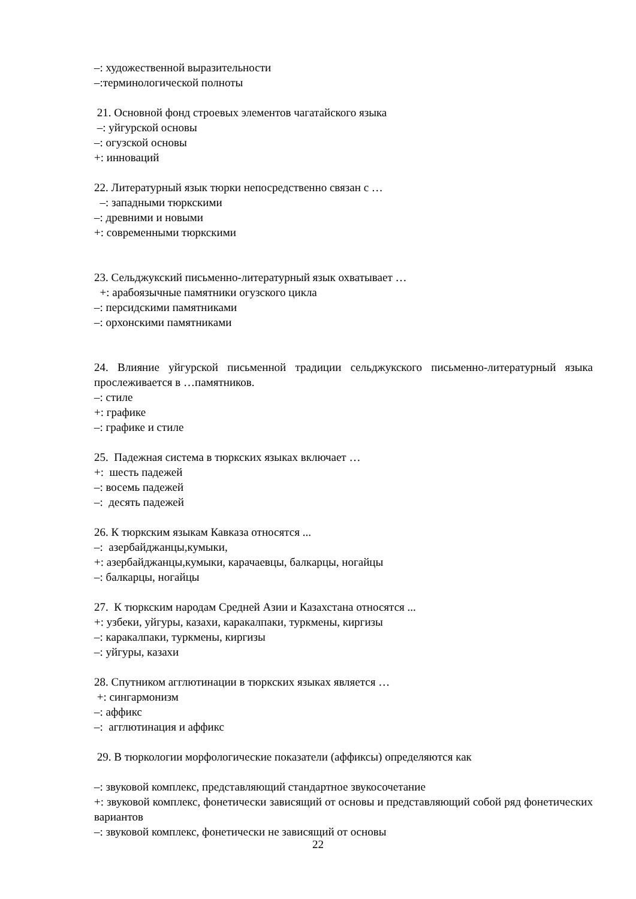–: художественной выразительности
–:терминологической полноты
21. Основной фонд строевых элементов чагатайского языка
–: уйгурской основы
–: огузской основы
+: инноваций
22. Литературный язык тюрки непосредственно связан с …
–: западными тюркскими
–: древними и новыми
+: современными тюркскими
23. Сельджукский письменно-литературный язык охватывает …
+: арабоязычные памятники огузского цикла
–: персидскими памятниками
–: орхонскими памятниками
24. Влияние уйгурской письменной традиции сельджукского письменно-литературный языка прослеживается в …памятников.
–: стиле
+: графике
–: графике и стиле
25. Падежная система в тюркских языках включает …
+: шесть падежей
–: восемь падежей
–: десять падежей
26. К тюркским языкам Кавказа относятся ...
–: азербайджанцы,кумыки,
+: азербайджанцы,кумыки, карачаевцы, балкарцы, ногайцы
–: балкарцы, ногайцы
27. К тюркским народам Средней Азии и Казахстана относятся ...
+: узбеки, уйгуры, казахи, каракалпаки, туркмены, киргизы
–: каракалпаки, туркмены, киргизы
–: уйгуры, казахи
28. Спутником агглютинации в тюркских языках является …
+: сингармонизм
–: аффикс
–: агглютинация и аффикс
29. В тюркологии морфологические показатели (аффиксы) определяются как
–: звуковой комплекс, представляющий стандартное звукосочетание
+: звуковой комплекс, фонетически зависящий от основы и представляющий собой ряд фонетических вариантов
–: звуковой комплекс, фонетически не зависящий от основы
22